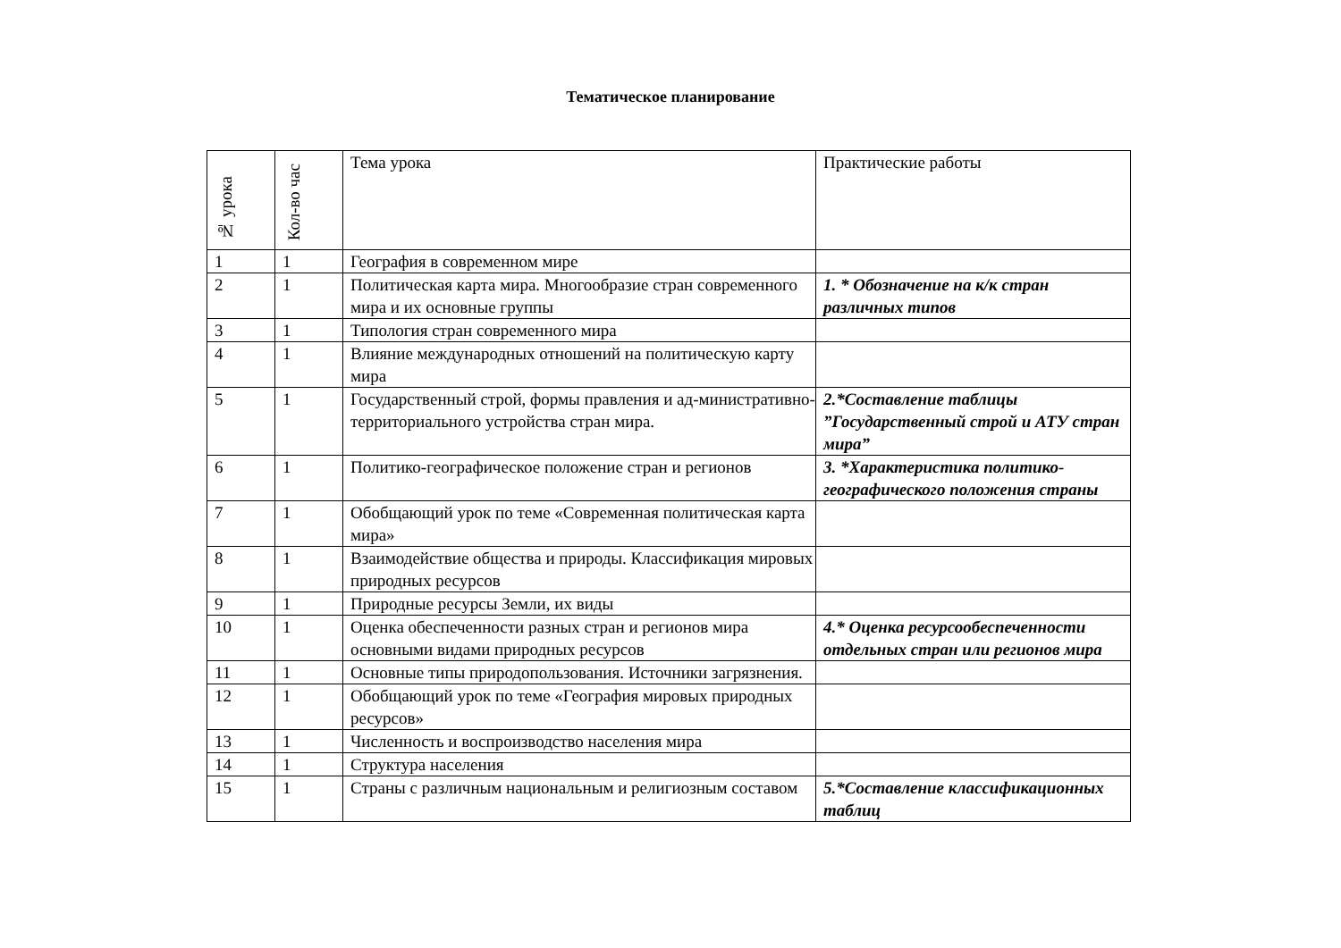Тематическое планирование
| № урока | Кол-во час | Тема урока | Практические работы |
| --- | --- | --- | --- |
| 1 | 1 | География в современном мире | |
| 2 | 1 | Политическая карта мира. Многообразие стран современного мира и их основные группы | 1. * Обозначение на к/к стран различных типов |
| 3 | 1 | Типология стран современного мира | |
| 4 | 1 | Влияние международных отношений на политическую карту мира | |
| 5 | 1 | Государственный строй, формы правления и ад-министративно- территориального устройства стран мира. | 2.*Составление таблицы ”Государственный строй и АТУ стран мира” |
| 6 | 1 | Политико-географическое положение стран и регионов | 3. *Характеристика политико-географического положения страны |
| 7 | 1 | Обобщающий урок по теме «Современная политическая карта мира» | |
| 8 | 1 | Взаимодействие общества и природы. Классификация мировых природных ресурсов | |
| 9 | 1 | Природные ресурсы Земли, их виды | |
| 10 | 1 | Оценка обеспеченности разных стран и регионов мира основными видами природных ресурсов | 4.* Оценка ресурсообеспеченности отдельных стран или регионов мира |
| 11 | 1 | Основные типы природопользования. Источники загрязнения. | |
| 12 | 1 | Обобщающий урок по теме «География мировых природных ресурсов» | |
| 13 | 1 | Численность и воспроизводство населения мира | |
| 14 | 1 | Структура населения | |
| 15 | 1 | Страны с различным национальным и религиозным составом | 5.*Составление классификационных таблиц |